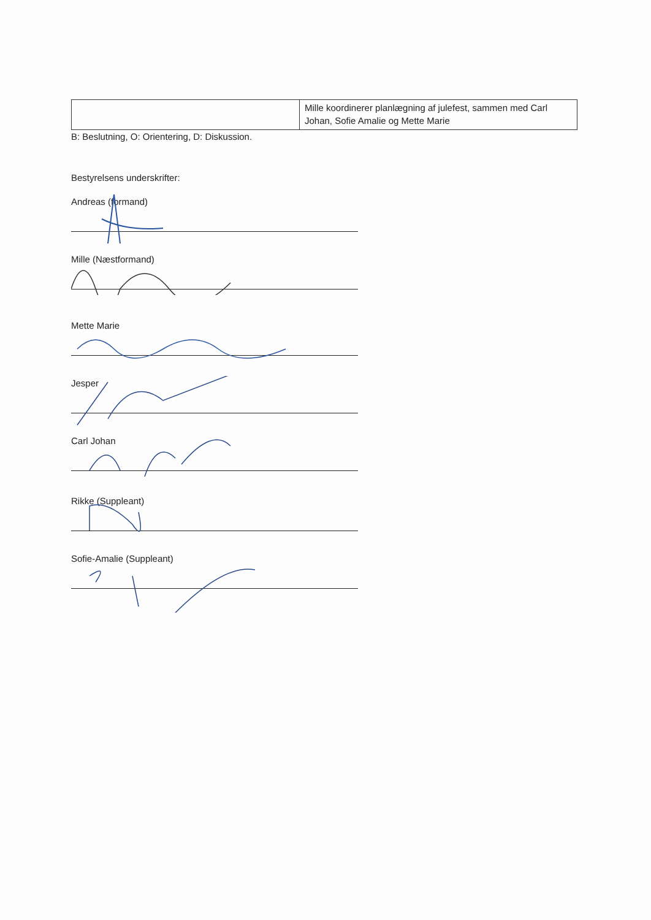| | Mille koordinerer planlægning af julefest, sammen med Carl Johan, Sofie Amalie og Mette Marie |
B: Beslutning, O: Orientering, D: Diskussion.
Bestyrelsens underskrifter:
Andreas (formand)
Mille (Næstformand)
Mette Marie
Jesper
Carl Johan
Rikke (Suppleant)
Sofie-Amalie (Suppleant)